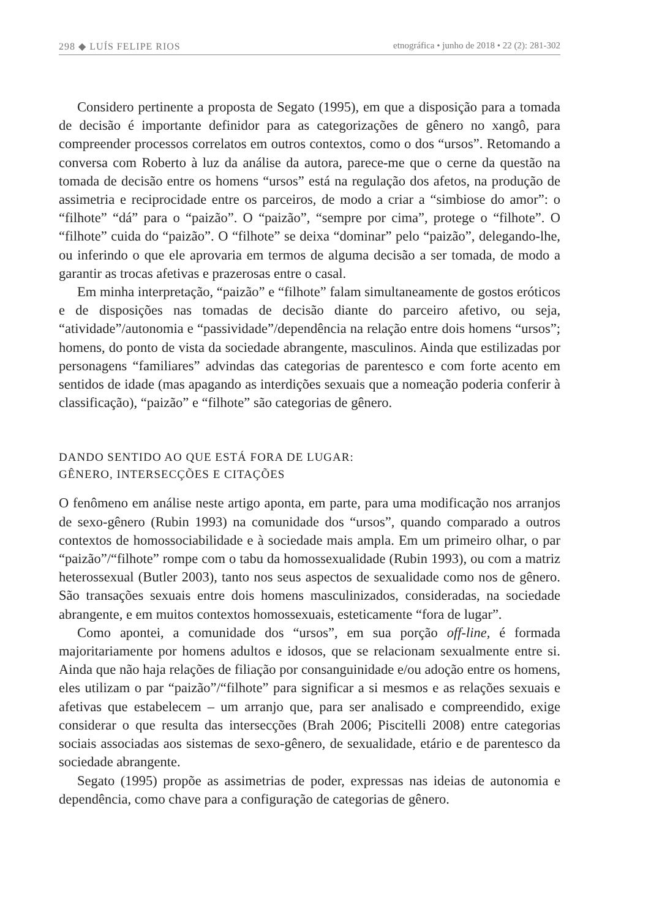298 ◆ LUÍS FELIPE RIOS etnográfica • junho de 2018 • 22 (2): 281-302
Considero pertinente a proposta de Segato (1995), em que a disposição para a tomada de decisão é importante definidor para as categorizações de gênero no xangô, para compreender processos correlatos em outros contextos, como o dos “ursos”. Retomando a conversa com Roberto à luz da análise da autora, parece-me que o cerne da questão na tomada de decisão entre os homens “ursos” está na regulação dos afetos, na produção de assimetria e reciprocidade entre os parceiros, de modo a criar a “simbiose do amor”: o “filhote” “dá” para o “paizão”. O “paizão”, “sempre por cima”, protege o “filhote”. O “filhote” cuida do “paizão”. O “filhote” se deixa “dominar” pelo “paizão”, delegando-lhe, ou inferindo o que ele aprovaria em termos de alguma decisão a ser tomada, de modo a garantir as trocas afetivas e prazerosas entre o casal.
Em minha interpretação, “paizão” e “filhote” falam simultaneamente de gostos eróticos e de disposições nas tomadas de decisão diante do parceiro afetivo, ou seja, “atividade”/autonomia e “passividade”/dependência na relação entre dois homens “ursos”; homens, do ponto de vista da sociedade abrangente, masculinos. Ainda que estilizadas por personagens “familiares” advindas das categorias de parentesco e com forte acento em sentidos de idade (mas apagando as interdições sexuais que a nomeação poderia conferir à classificação), “paizão” e “filhote” são categorias de gênero.
DANDO SENTIDO AO QUE ESTÁ FORA DE LUGAR:
GÊNERO, INTERSECÇÕES E CITAÇÕES
O fenômeno em análise neste artigo aponta, em parte, para uma modificação nos arranjos de sexo-gênero (Rubin 1993) na comunidade dos “ursos”, quando comparado a outros contextos de homossociabilidade e à sociedade mais ampla. Em um primeiro olhar, o par “paizão”/“filhote” rompe com o tabu da homossexualidade (Rubin 1993), ou com a matriz heterossexual (Butler 2003), tanto nos seus aspectos de sexualidade como nos de gênero. São transações sexuais entre dois homens masculinizados, consideradas, na sociedade abrangente, e em muitos contextos homossexuais, esteticamente “fora de lugar”.
Como apontei, a comunidade dos “ursos”, em sua porção off-line, é formada majoritariamente por homens adultos e idosos, que se relacionam sexualmente entre si. Ainda que não haja relações de filiação por consanguinidade e/ou adoção entre os homens, eles utilizam o par “paizão”/“filhote” para significar a si mesmos e as relações sexuais e afetivas que estabelecem – um arranjo que, para ser analisado e compreendido, exige considerar o que resulta das intersecções (Brah 2006; Piscitelli 2008) entre categorias sociais associadas aos sistemas de sexo-gênero, de sexualidade, etário e de parentesco da sociedade abrangente.
Segato (1995) propõe as assimetrias de poder, expressas nas ideias de autonomia e dependência, como chave para a configuração de categorias de gênero.